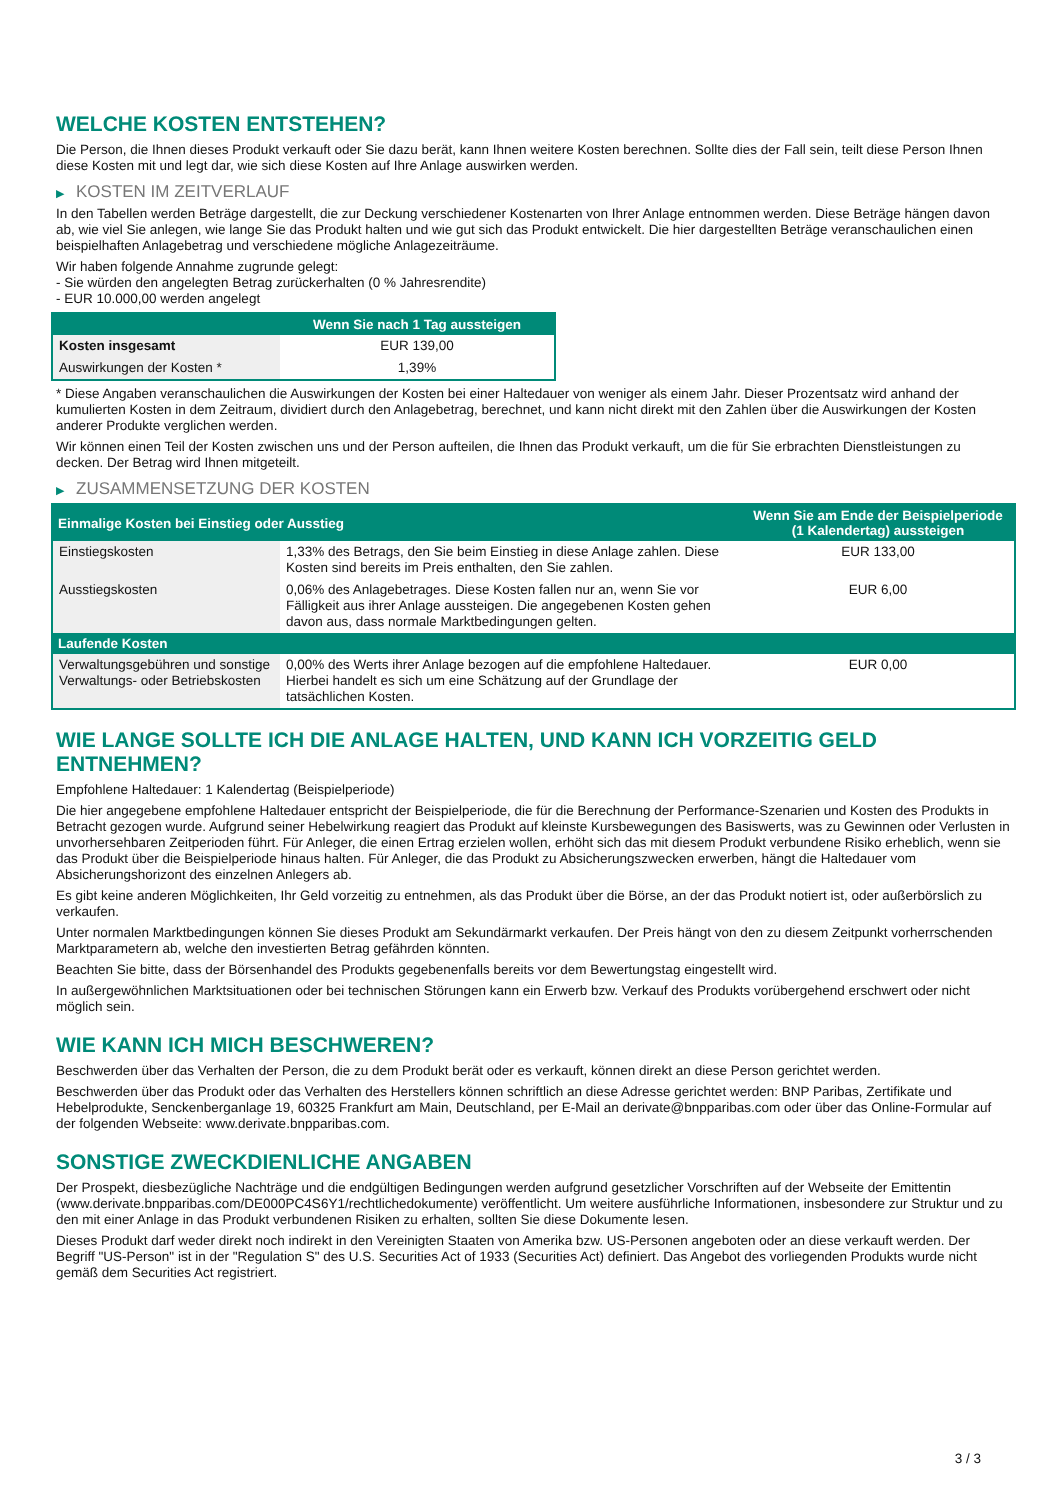WELCHE KOSTEN ENTSTEHEN?
Die Person, die Ihnen dieses Produkt verkauft oder Sie dazu berät, kann Ihnen weitere Kosten berechnen. Sollte dies der Fall sein, teilt diese Person Ihnen diese Kosten mit und legt dar, wie sich diese Kosten auf Ihre Anlage auswirken werden.
▶ KOSTEN IM ZEITVERLAUF
In den Tabellen werden Beträge dargestellt, die zur Deckung verschiedener Kostenarten von Ihrer Anlage entnommen werden. Diese Beträge hängen davon ab, wie viel Sie anlegen, wie lange Sie das Produkt halten und wie gut sich das Produkt entwickelt. Die hier dargestellten Beträge veranschaulichen einen beispielhaften Anlagebetrag und verschiedene mögliche Anlagezeiträume.
Wir haben folgende Annahme zugrunde gelegt:
- Sie würden den angelegten Betrag zurückerhalten (0 % Jahresrendite)
- EUR 10.000,00 werden angelegt
| | Wenn Sie nach 1 Tag aussteigen |
| --- | --- |
| Kosten insgesamt | EUR 139,00 |
| Auswirkungen der Kosten * | 1,39% |
* Diese Angaben veranschaulichen die Auswirkungen der Kosten bei einer Haltedauer von weniger als einem Jahr. Dieser Prozentsatz wird anhand der kumulierten Kosten in dem Zeitraum, dividiert durch den Anlagebetrag, berechnet, und kann nicht direkt mit den Zahlen über die Auswirkungen der Kosten anderer Produkte verglichen werden.
Wir können einen Teil der Kosten zwischen uns und der Person aufteilen, die Ihnen das Produkt verkauft, um die für Sie erbrachten Dienstleistungen zu decken. Der Betrag wird Ihnen mitgeteilt.
▶ ZUSAMMENSETZUNG DER KOSTEN
| Einmalige Kosten bei Einstieg oder Ausstieg | | Wenn Sie am Ende der Beispielperiode (1 Kalendertag) aussteigen |
| --- | --- | --- |
| Einstiegskosten | 1,33% des Betrags, den Sie beim Einstieg in diese Anlage zahlen. Diese Kosten sind bereits im Preis enthalten, den Sie zahlen. | EUR 133,00 |
| Ausstiegskosten | 0,06% des Anlagebetrages. Diese Kosten fallen nur an, wenn Sie vor Fälligkeit aus ihrer Anlage aussteigen. Die angegebenen Kosten gehen davon aus, dass normale Marktbedingungen gelten. | EUR 6,00 |
| Laufende Kosten | | |
| Verwaltungsgebühren und sonstige Verwaltungs- oder Betriebskosten | 0,00% des Werts ihrer Anlage bezogen auf die empfohlene Haltedauer. Hierbei handelt es sich um eine Schätzung auf der Grundlage der tatsächlichen Kosten. | EUR 0,00 |
WIE LANGE SOLLTE ICH DIE ANLAGE HALTEN, UND KANN ICH VORZEITIG GELD ENTNEHMEN?
Empfohlene Haltedauer: 1 Kalendertag (Beispielperiode)
Die hier angegebene empfohlene Haltedauer entspricht der Beispielperiode, die für die Berechnung der Performance-Szenarien und Kosten des Produkts in Betracht gezogen wurde. Aufgrund seiner Hebelwirkung reagiert das Produkt auf kleinste Kursbewegungen des Basiswerts, was zu Gewinnen oder Verlusten in unvorhersehbaren Zeitperioden führt. Für Anleger, die einen Ertrag erzielen wollen, erhöht sich das mit diesem Produkt verbundene Risiko erheblich, wenn sie das Produkt über die Beispielperiode hinaus halten. Für Anleger, die das Produkt zu Absicherungszwecken erwerben, hängt die Haltedauer vom Absicherungshorizont des einzelnen Anlegers ab.
Es gibt keine anderen Möglichkeiten, Ihr Geld vorzeitig zu entnehmen, als das Produkt über die Börse, an der das Produkt notiert ist, oder außerbörslich zu verkaufen.
Unter normalen Marktbedingungen können Sie dieses Produkt am Sekundärmarkt verkaufen. Der Preis hängt von den zu diesem Zeitpunkt vorherrschenden Marktparametern ab, welche den investierten Betrag gefährden könnten.
Beachten Sie bitte, dass der Börsenhandel des Produkts gegebenenfalls bereits vor dem Bewertungstag eingestellt wird.
In außergewöhnlichen Marktsituationen oder bei technischen Störungen kann ein Erwerb bzw. Verkauf des Produkts vorübergehend erschwert oder nicht möglich sein.
WIE KANN ICH MICH BESCHWEREN?
Beschwerden über das Verhalten der Person, die zu dem Produkt berät oder es verkauft, können direkt an diese Person gerichtet werden.
Beschwerden über das Produkt oder das Verhalten des Herstellers können schriftlich an diese Adresse gerichtet werden: BNP Paribas, Zertifikate und Hebelprodukte, Senckenberganlage 19, 60325 Frankfurt am Main, Deutschland, per E-Mail an derivate@bnpparibas.com oder über das Online-Formular auf der folgenden Webseite: www.derivate.bnpparibas.com.
SONSTIGE ZWECKDIENLICHE ANGABEN
Der Prospekt, diesbezügliche Nachträge und die endgültigen Bedingungen werden aufgrund gesetzlicher Vorschriften auf der Webseite der Emittentin (www.derivate.bnpparibas.com/DE000PC4S6Y1/rechtlichedokumente) veröffentlicht. Um weitere ausführliche Informationen, insbesondere zur Struktur und zu den mit einer Anlage in das Produkt verbundenen Risiken zu erhalten, sollten Sie diese Dokumente lesen.
Dieses Produkt darf weder direkt noch indirekt in den Vereinigten Staaten von Amerika bzw. US-Personen angeboten oder an diese verkauft werden. Der Begriff "US-Person" ist in der "Regulation S" des U.S. Securities Act of 1933 (Securities Act) definiert. Das Angebot des vorliegenden Produkts wurde nicht gemäß dem Securities Act registriert.
3 / 3